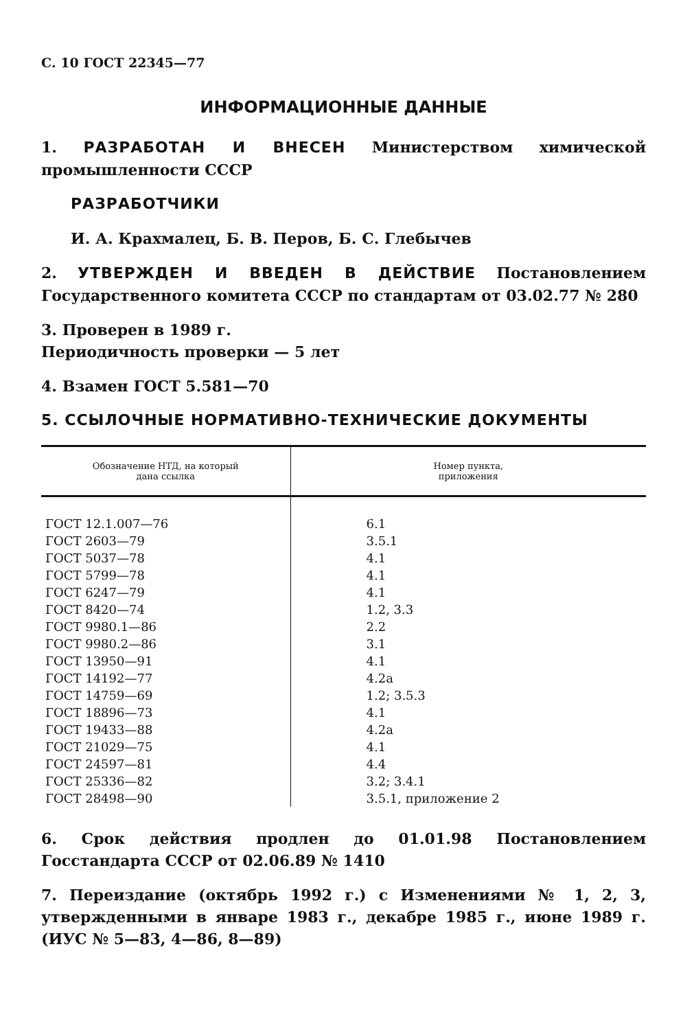С. 10 ГОСТ 22345—77
ИНФОРМАЦИОННЫЕ ДАННЫЕ
1. РАЗРАБОТАН И ВНЕСЕН Министерством химической промышленности СССР
РАЗРАБОТЧИКИ
И. А. Крахмалец, Б. В. Перов, Б. С. Глебычев
2. УТВЕРЖДЕН И ВВЕДЕН В ДЕЙСТВИЕ Постановлением Государственного комитета СССР по стандартам от 03.02.77 № 280
3. Проверен в 1989 г.
Периодичность проверки — 5 лет
4. Взамен ГОСТ 5.581—70
5. ССЫЛОЧНЫЕ НОРМАТИВНО-ТЕХНИЧЕСКИЕ ДОКУМЕНТЫ
| Обозначение НТД, на который дана ссылка | Номер пункта, приложения |
| --- | --- |
| ГОСТ 12.1.007—76 | 6.1 |
| ГОСТ 2603—79 | 3.5.1 |
| ГОСТ 5037—78 | 4.1 |
| ГОСТ 5799—78 | 4.1 |
| ГОСТ 6247—79 | 4.1 |
| ГОСТ 8420—74 | 1.2, 3.3 |
| ГОСТ 9980.1—86 | 2.2 |
| ГОСТ 9980.2—86 | 3.1 |
| ГОСТ 13950—91 | 4.1 |
| ГОСТ 14192—77 | 4.2а |
| ГОСТ 14759—69 | 1.2; 3.5.3 |
| ГОСТ 18896—73 | 4.1 |
| ГОСТ 19433—88 | 4.2а |
| ГОСТ 21029—75 | 4.1 |
| ГОСТ 24597—81 | 4.4 |
| ГОСТ 25336—82 | 3.2; 3.4.1 |
| ГОСТ 28498—90 | 3.5.1, приложение 2 |
6. Срок действия продлен до 01.01.98 Постановлением Госстандарта СССР от 02.06.89 № 1410
7. Переиздание (октябрь 1992 г.) с Изменениями № 1, 2, 3, утвержденными в январе 1983 г., декабре 1985 г., июне 1989 г. (ИУС № 5—83, 4—86, 8—89)